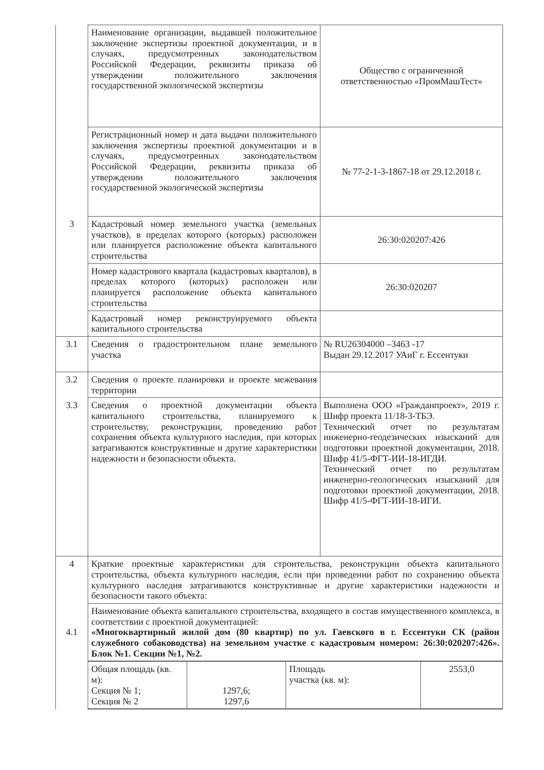| | Наименование организации, выдавшей положительное заключение экспертизы проектной документации, и в случаях, предусмотренных законодательством Российской Федерации, реквизиты приказа об утверждении положительного заключения государственной экологической экспертизы | Общество с ограниченной ответственностью «ПромМашТест» |
| | Регистрационный номер и дата выдачи положительного заключения экспертизы проектной документации и в случаях, предусмотренных законодательством Российской Федерации, реквизиты приказа об утверждении положительного заключения государственной экологической экспертизы | № 77-2-1-3-1867-18 от 29.12.2018 г. |
| 3 | Кадастровый номер земельного участка (земельных участков), в пределах которого (которых) расположен или планируется расположение объекта капитального строительства | 26:30:020207:426 |
| | Номер кадастрового квартала (кадастровых кварталов), в пределах которого (которых) расположен или планируется расположение объекта капитального строительства | 26:30:020207 |
| | Кадастровый номер реконструируемого объекта капитального строительства | |
| 3.1 | Сведения о градостроительном плане земельного участка | № RU26304000 –3463 -17 Выдан 29.12.2017 УАиГ г. Ессентуки |
| 3.2 | Сведения о проекте планировки и проекте межевания территории | |
| 3.3 | Сведения о проектной документации объекта капитального строительства, планируемого к строительству, реконструкции, проведению работ сохранения объекта культурного наследия, при которых затрагиваются конструктивные и другие характеристики надежности и безопасности объекта. | Выполнена ООО «Гражданпроект», 2019 г. Шифр проекта 11/18-3-ТБЭ. Технический отчет по результатам инженерно-геодезических изысканий для подготовки проектной документации, 2018. Шифр 41/5-ФГТ-ИИ-18-ИГДИ. Технический отчет по результатам инженерно-геологических изысканий для подготовки проектной документации, 2018. Шифр 41/5-ФГТ-ИИ-18-ИГИ. |
| 4 | Краткие проектные характеристики для строительства, реконструкции объекта капитального строительства, объекта культурного наследия, если при проведении работ по сохранению объекта культурного наследия затрагиваются конструктивные и другие характеристики надежности и безопасности такого объекта: | |
| 4.1 | Наименование объекта капитального строительства, входящего в состав имущественного комплекса, в соответствии с проектной документацией: «Многоквартирный жилой дом (80 квартир) по ул. Гаевского в г. Ессентуки СК (район служебного собаководства) на земельном участке с кадастровым номером: 26:30:020207:426». Блок №1. Секции №1, №2. | |
| | / Общая площадь (кв. м): Секция № 1; Секция № 2 / 1297,6; 1297,6 / Площадь участка (кв. м): / 2553,0 / | |